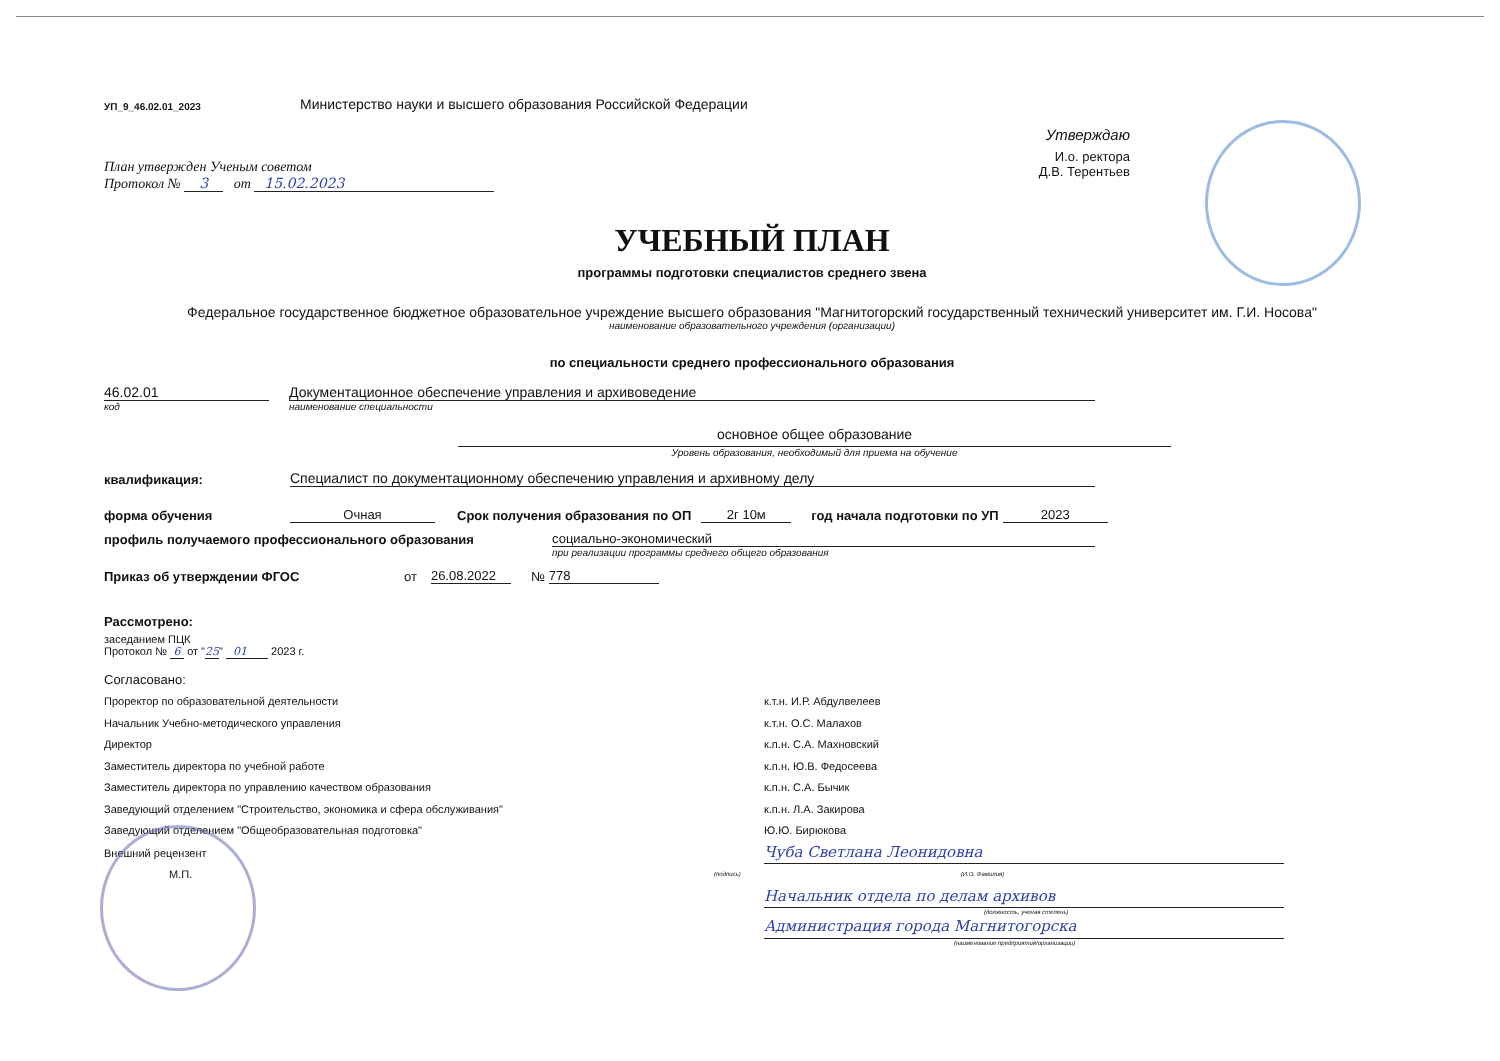УП_9_46.02.01_2023
Министерство науки и высшего образования Российской Федерации
Утверждаю
И.о. ректора
Д.В. Терентьев
План утвержден Ученым советом
Протокол № 3 от 15.02.2023
УЧЕБНЫЙ ПЛАН
программы подготовки специалистов среднего звена
Федеральное государственное бюджетное образовательное учреждение высшего образования "Магнитогорский государственный технический университет им. Г.И. Носова"
наименование образовательного учреждения (организации)
по специальности среднего профессионального образования
46.02.01
Документационное обеспечение управления и архивоведение
код
наименование специальности
основное общее образование
Уровень образования, необходимый для приема на обучение
квалификация:
Специалист по документационному обеспечению управления и архивному делу
форма обучения
Очная
Срок получения образования по ОП
2г 10м
год начала подготовки по УП
2023
профиль получаемого профессионального образования
социально-экономический
при реализации программы среднего общего образования
Приказ об утверждении ФГОС
от
26.08.2022
№
778
Рассмотрено:
заседанием ПЦК
Протокол № 6 от "25" 01 2023 г.
Согласовано:
Проректор по образовательной деятельности
к.т.н. И.Р. Абдулвелеев
Начальник Учебно-методического управления
к.т.н. О.С. Малахов
Директор
к.п.н. С.А. Махновский
Заместитель директора по учебной работе
к.п.н. Ю.В. Федосеева
Заместитель директора по управлению качеством образования
к.п.н. С.А. Бычик
Заведующий отделением "Строительство, экономика и сфера обслуживания"
к.п.н. Л.А. Закирова
Заведующий отделением "Общеобразовательная подготовка"
Ю.Ю. Бирюкова
Внешний рецензент
Чуба Светлана Леонидовна
М.П.
(подпись)
(И.О. Фамилия)
Начальник отдела по делам архивов
(должность, ученая степень)
Администрация города Магнитогорска
(наименование предприятия/организации)